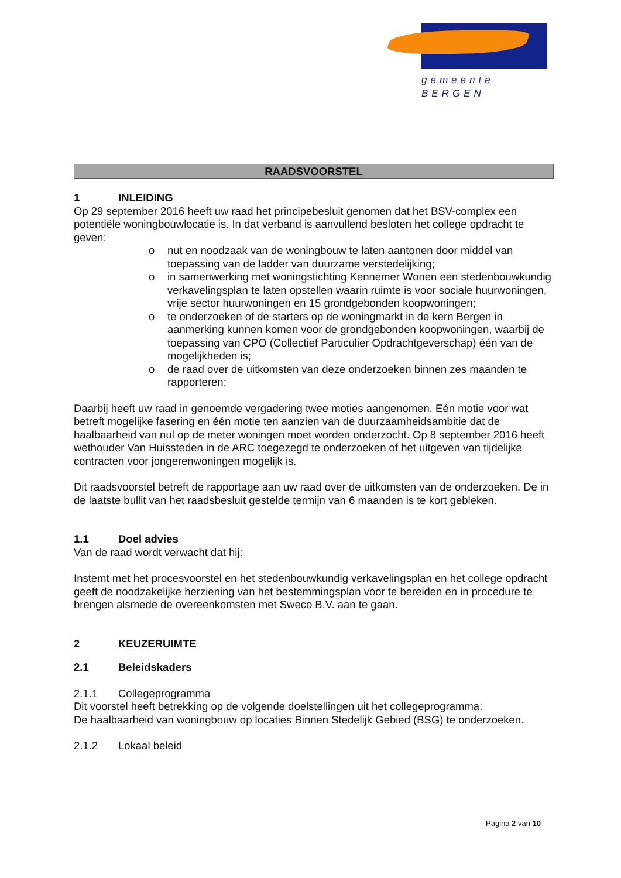gemeente BERGEN
RAADSVOORSTEL
1 INLEIDING
Op 29 september 2016 heeft uw raad het principebesluit genomen dat het BSV-complex een potentiële woningbouwlocatie is. In dat verband is aanvullend besloten het college opdracht te geven:
o nut en noodzaak van de woningbouw te laten aantonen door middel van toepassing van de ladder van duurzame verstedelijking;
o in samenwerking met woningstichting Kennemer Wonen een stedenbouwkundig verkavelingsplan te laten opstellen waarin ruimte is voor sociale huurwoningen, vrije sector huurwoningen en 15 grondgebonden koopwoningen;
o te onderzoeken of de starters op de woningmarkt in de kern Bergen in aanmerking kunnen komen voor de grondgebonden koopwoningen, waarbij de toepassing van CPO (Collectief Particulier Opdrachtgeverschap) één van de mogelijkheden is;
o de raad over de uitkomsten van deze onderzoeken binnen zes maanden te rapporteren;
Daarbij heeft uw raad in genoemde vergadering twee moties aangenomen. Eén motie voor wat betreft mogelijke fasering en één motie ten aanzien van de duurzaamheidsambitie dat de haalbaarheid van nul op de meter woningen moet worden onderzocht. Op 8 september 2016 heeft wethouder Van Huissteden in de ARC toegezegd te onderzoeken of het uitgeven van tijdelijke contracten voor jongerenwoningen mogelijk is.
Dit raadsvoorstel betreft de rapportage aan uw raad over de uitkomsten van de onderzoeken. De in de laatste bullit van het raadsbesluit gestelde termijn van 6 maanden is te kort gebleken.
1.1 Doel advies
Van de raad wordt verwacht dat hij:
Instemt met het procesvoorstel en het stedenbouwkundig verkavelingsplan en het college opdracht geeft de noodzakelijke herziening van het bestemmingsplan voor te bereiden en in procedure te brengen alsmede de overeenkomsten met Sweco B.V. aan te gaan.
2 KEUZERUIMTE
2.1 Beleidskaders
2.1.1 Collegeprogramma
Dit voorstel heeft betrekking op de volgende doelstellingen uit het collegeprogramma:
De haalbaarheid van woningbouw op locaties Binnen Stedelijk Gebied (BSG) te onderzoeken.
2.1.2 Lokaal beleid
Pagina 2 van 10